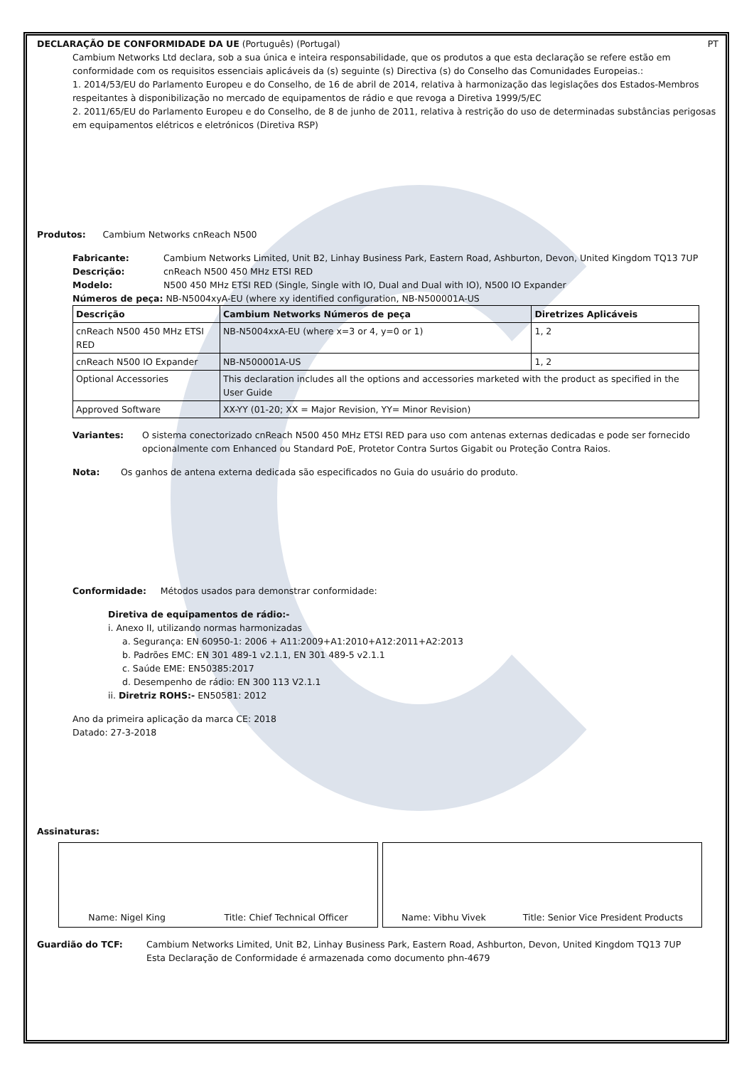DECLARAÇÃO DE CONFORMIDADE DA UE (Português) (Portugal)
PT
Cambium Networks Ltd declara, sob a sua única e inteira responsabilidade, que os produtos a que esta declaração se refere estão em conformidade com os requisitos essenciais aplicáveis da (s) seguinte (s) Directiva (s) do Conselho das Comunidades Europeias.:
1. 2014/53/EU do Parlamento Europeu e do Conselho, de 16 de abril de 2014, relativa à harmonização das legislações dos Estados-Membros respeitantes à disponibilização no mercado de equipamentos de rádio e que revoga a Diretiva 1999/5/EC
2. 2011/65/EU do Parlamento Europeu e do Conselho, de 8 de junho de 2011, relativa à restrição do uso de determinadas substâncias perigosas em equipamentos elétricos e eletrónicos (Diretiva RSP)
Produtos: Cambium Networks cnReach N500
Fabricante: Cambium Networks Limited, Unit B2, Linhay Business Park, Eastern Road, Ashburton, Devon, United Kingdom TQ13 7UP
Descrição: cnReach N500 450 MHz ETSI RED
Modelo: N500 450 MHz ETSI RED (Single, Single with IO, Dual and Dual with IO), N500 IO Expander
Números de peça: NB-N5004xyA-EU (where xy identified configuration, NB-N500001A-US
| Descrição | Cambium Networks Números de peça | Diretrizes Aplicáveis |
| --- | --- | --- |
| cnReach N500 450 MHz ETSI RED | NB-N5004xxA-EU (where x=3 or 4, y=0 or 1) | 1, 2 |
| cnReach N500 IO Expander | NB-N500001A-US | 1, 2 |
| Optional Accessories | This declaration includes all the options and accessories marketed with the product as specified in the User Guide | |
| Approved Software | XX-YY (01-20; XX = Major Revision, YY= Minor Revision) | |
Variantes: O sistema conectorizado cnReach N500 450 MHz ETSI RED para uso com antenas externas dedicadas e pode ser fornecido opcionalmente com Enhanced ou Standard PoE, Protetor Contra Surtos Gigabit ou Proteção Contra Raios.
Nota: Os ganhos de antena externa dedicada são especificados no Guia do usuário do produto.
Conformidade: Métodos usados para demonstrar conformidade:
Diretiva de equipamentos de rádio:-
i. Anexo II, utilizando normas harmonizadas
a. Segurança: EN 60950-1: 2006 + A11:2009+A1:2010+A12:2011+A2:2013
b. Padrões EMC: EN 301 489-1 v2.1.1, EN 301 489-5 v2.1.1
c. Saúde EME: EN50385:2017
d. Desempenho de rádio: EN 300 113 V2.1.1
ii. Diretriz ROHS:- EN50581: 2012
Ano da primeira aplicação da marca CE: 2018
Datado: 27-3-2018
Assinaturas:
Name: Nigel King Title: Chief Technical Officer Name: Vibhu Vivek Title: Senior Vice President Products
Guardião do TCF: Cambium Networks Limited, Unit B2, Linhay Business Park, Eastern Road, Ashburton, Devon, United Kingdom TQ13 7UP
Esta Declaração de Conformidade é armazenada como documento phn-4679